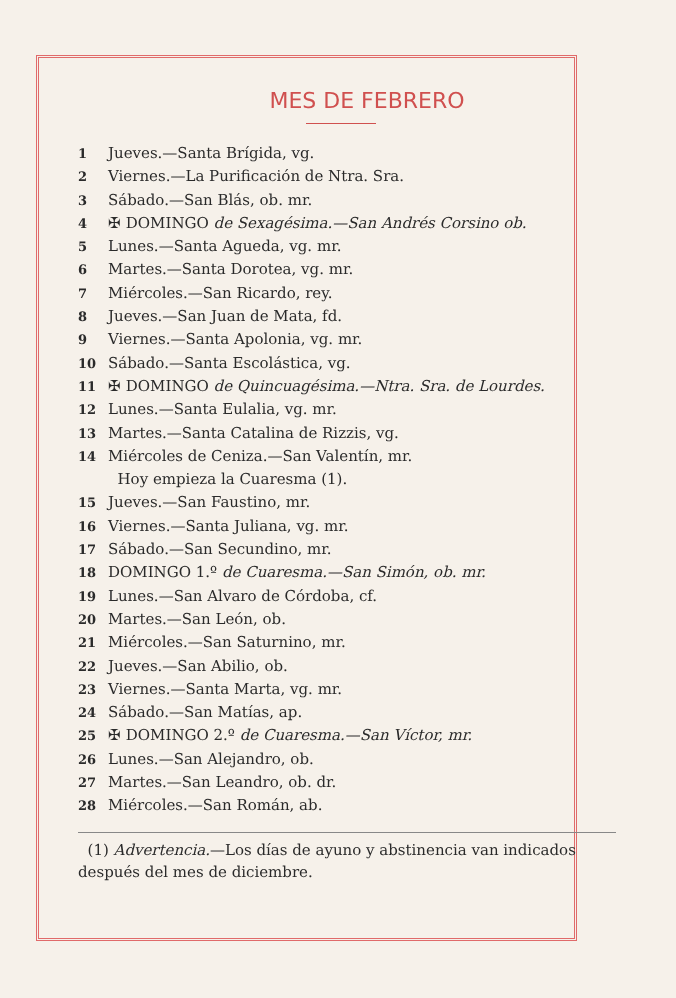MES DE FEBRERO
1 Jueves.—Santa Brígida, vg.
2 Viernes.—La Purificación de Ntra. Sra.
3 Sábado.—San Blás, ob. mr.
4 ✠ DOMINGO de Sexagésima.—San Andrés Corsino ob.
5 Lunes.—Santa Agueda, vg. mr.
6 Martes.—Santa Dorotea, vg. mr.
7 Miércoles.—San Ricardo, rey.
8 Jueves.—San Juan de Mata, fd.
9 Viernes.—Santa Apolonia, vg. mr.
10 Sábado.—Santa Escolástica, vg.
11 ✠ DOMINGO de Quincuagésima.—Ntra. Sra. de Lourdes.
12 Lunes.—Santa Eulalia, vg. mr.
13 Martes.—Santa Catalina de Rizzis, vg.
14 Miércoles de Ceniza.—San Valentín, mr.
Hoy empieza la Cuaresma (1).
15 Jueves.—San Faustino, mr.
16 Viernes.—Santa Juliana, vg. mr.
17 Sábado.—San Secundino, mr.
18 DOMINGO 1.º de Cuaresma.—San Simón, ob. mr.
19 Lunes.—San Alvaro de Córdoba, cf.
20 Martes.—San León, ob.
21 Miércoles.—San Saturnino, mr.
22 Jueves.—San Abilio, ob.
23 Viernes.—Santa Marta, vg. mr.
24 Sábado.—San Matías, ap.
25 ✠ DOMINGO 2.º de Cuaresma.—San Víctor, mr.
26 Lunes.—San Alejandro, ob.
27 Martes.—San Leandro, ob. dr.
28 Miércoles.—San Román, ab.
(1) Advertencia.—Los días de ayuno y abstinencia van indicados después del mes de diciembre.